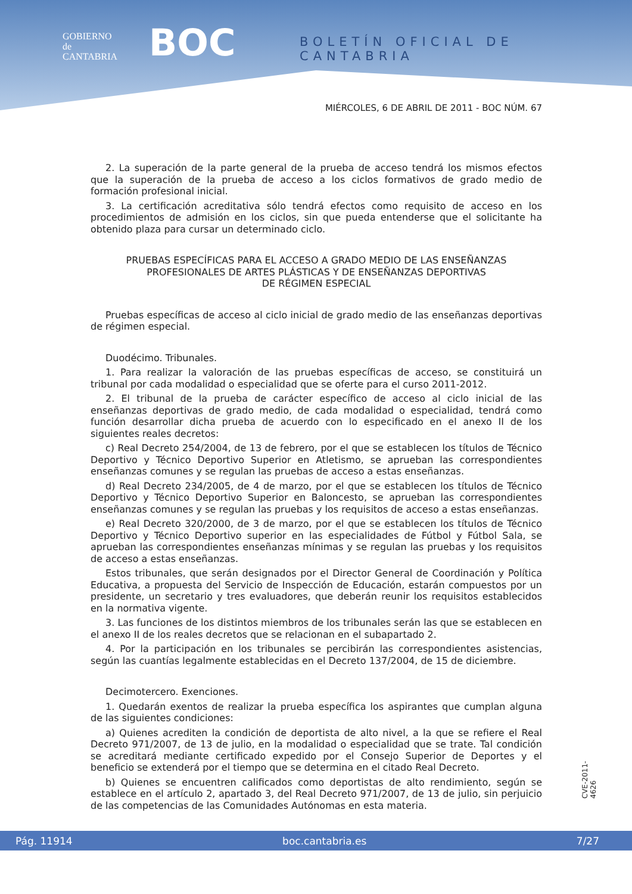GOBIERNO
de
CANTABRIA
BOC BOLETÍN OFICIAL DE CANTABRIA
MIÉRCOLES, 6 DE ABRIL DE 2011 - BOC NÚM. 67
2. La superación de la parte general de la prueba de acceso tendrá los mismos efectos que la superación de la prueba de acceso a los ciclos formativos de grado medio de formación profesional inicial.
3. La certificación acreditativa sólo tendrá efectos como requisito de acceso en los procedimientos de admisión en los ciclos, sin que pueda entenderse que el solicitante ha obtenido plaza para cursar un determinado ciclo.
PRUEBAS ESPECÍFICAS PARA EL ACCESO A GRADO MEDIO DE LAS ENSEÑANZAS PROFESIONALES DE ARTES PLÁSTICAS Y DE ENSEÑANZAS DEPORTIVAS
DE RÉGIMEN ESPECIAL
Pruebas específicas de acceso al ciclo inicial de grado medio de las enseñanzas deportivas de régimen especial.
Duodécimo. Tribunales.
1. Para realizar la valoración de las pruebas específicas de acceso, se constituirá un tribunal por cada modalidad o especialidad que se oferte para el curso 2011-2012.
2. El tribunal de la prueba de carácter específico de acceso al ciclo inicial de las enseñanzas deportivas de grado medio, de cada modalidad o especialidad, tendrá como función desarrollar dicha prueba de acuerdo con lo especificado en el anexo II de los siguientes reales decretos:
c) Real Decreto 254/2004, de 13 de febrero, por el que se establecen los títulos de Técnico Deportivo y Técnico Deportivo Superior en Atletismo, se aprueban las correspondientes enseñanzas comunes y se regulan las pruebas de acceso a estas enseñanzas.
d) Real Decreto 234/2005, de 4 de marzo, por el que se establecen los títulos de Técnico Deportivo y Técnico Deportivo Superior en Baloncesto, se aprueban las correspondientes enseñanzas comunes y se regulan las pruebas y los requisitos de acceso a estas enseñanzas.
e) Real Decreto 320/2000, de 3 de marzo, por el que se establecen los títulos de Técnico Deportivo y Técnico Deportivo superior en las especialidades de Fútbol y Fútbol Sala, se aprueban las correspondientes enseñanzas mínimas y se regulan las pruebas y los requisitos de acceso a estas enseñanzas.
Estos tribunales, que serán designados por el Director General de Coordinación y Política Educativa, a propuesta del Servicio de Inspección de Educación, estarán compuestos por un presidente, un secretario y tres evaluadores, que deberán reunir los requisitos establecidos en la normativa vigente.
3. Las funciones de los distintos miembros de los tribunales serán las que se establecen en el anexo II de los reales decretos que se relacionan en el subapartado 2.
4. Por la participación en los tribunales se percibirán las correspondientes asistencias, según las cuantías legalmente establecidas en el Decreto 137/2004, de 15 de diciembre.
Decimotercero. Exenciones.
1. Quedarán exentos de realizar la prueba específica los aspirantes que cumplan alguna de las siguientes condiciones:
a) Quienes acrediten la condición de deportista de alto nivel, a la que se refiere el Real Decreto 971/2007, de 13 de julio, en la modalidad o especialidad que se trate. Tal condición se acreditará mediante certificado expedido por el Consejo Superior de Deportes y el beneficio se extenderá por el tiempo que se determina en el citado Real Decreto.
b) Quienes se encuentren calificados como deportistas de alto rendimiento, según se establece en el artículo 2, apartado 3, del Real Decreto 971/2007, de 13 de julio, sin perjuicio de las competencias de las Comunidades Autónomas en esta materia.
CVE-2011-4626
Pág. 11914 boc.cantabria.es 7/27